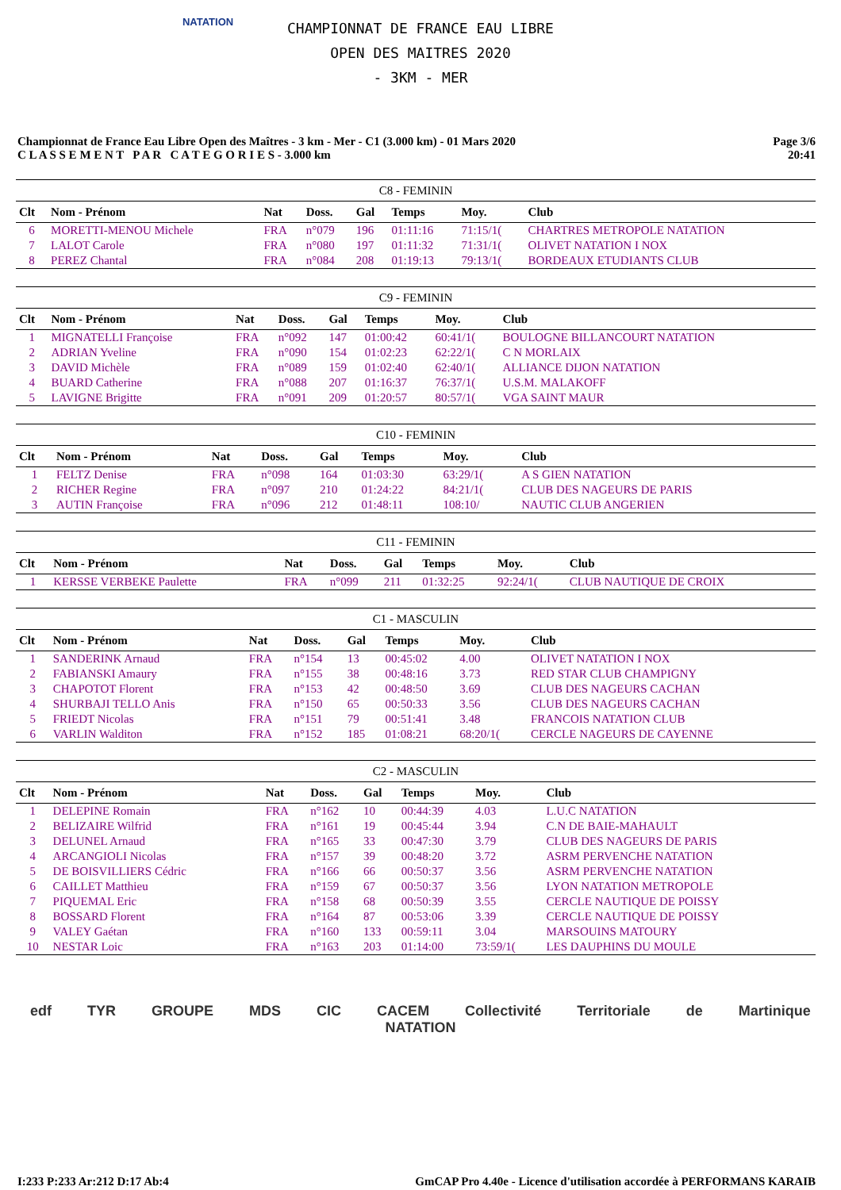NATATION
CHAMPIONNAT DE FRANCE EAU LIBRE
OPEN DES MAITRES 2020
- 3KM - MER
Championnat de France Eau Libre Open des Maîtres - 3 km - Mer - C1 (3.000 km) - 01 Mars 2020
C L A S S E M E N T P A R C A T E G O R I E S - 3.000 km
Page 3/6
20:41
| C8 - FEMININ | | | | | | | |
| --- | --- | --- | --- | --- | --- | --- | --- |
| Clt | Nom - Prénom | Nat | Doss. | Gal | Temps | Moy. | Club |
| 6 | MORETTI-MENOU Michele | FRA | n°079 | 196 | 01:11:16 | 71:15/1( | CHARTRES METROPOLE NATATION |
| 7 | LALOT Carole | FRA | n°080 | 197 | 01:11:32 | 71:31/1( | OLIVET NATATION I NOX |
| 8 | PEREZ Chantal | FRA | n°084 | 208 | 01:19:13 | 79:13/1( | BORDEAUX ETUDIANTS CLUB |
| C9 - FEMININ | | | | | | | |
| --- | --- | --- | --- | --- | --- | --- | --- |
| Clt | Nom - Prénom | Nat | Doss. | Gal | Temps | Moy. | Club |
| 1 | MIGNATELLI Françoise | FRA | n°092 | 147 | 01:00:42 | 60:41/1( | BOULOGNE BILLANCOURT NATATION |
| 2 | ADRIAN Yveline | FRA | n°090 | 154 | 01:02:23 | 62:22/1( | C N MORLAIX |
| 3 | DAVID Michèle | FRA | n°089 | 159 | 01:02:40 | 62:40/1( | ALLIANCE DIJON NATATION |
| 4 | BUARD Catherine | FRA | n°088 | 207 | 01:16:37 | 76:37/1( | U.S.M. MALAKOFF |
| 5 | LAVIGNE Brigitte | FRA | n°091 | 209 | 01:20:57 | 80:57/1( | VGA SAINT MAUR |
| C10 - FEMININ | | | | | | | |
| --- | --- | --- | --- | --- | --- | --- | --- |
| Clt | Nom - Prénom | Nat | Doss. | Gal | Temps | Moy. | Club |
| 1 | FELTZ Denise | FRA | n°098 | 164 | 01:03:30 | 63:29/1( | A S GIEN NATATION |
| 2 | RICHER Regine | FRA | n°097 | 210 | 01:24:22 | 84:21/1( | CLUB DES NAGEURS DE PARIS |
| 3 | AUTIN Françoise | FRA | n°096 | 212 | 01:48:11 | 108:10/ | NAUTIC CLUB ANGERIEN |
| C11 - FEMININ | | | | | | | |
| --- | --- | --- | --- | --- | --- | --- | --- |
| Clt | Nom - Prénom | Nat | Doss. | Gal | Temps | Moy. | Club |
| 1 | KERSSE VERBEKE Paulette | FRA | n°099 | 211 | 01:32:25 | 92:24/1( | CLUB NAUTIQUE DE CROIX |
| C1 - MASCULIN | | | | | | | |
| --- | --- | --- | --- | --- | --- | --- | --- |
| Clt | Nom - Prénom | Nat | Doss. | Gal | Temps | Moy. | Club |
| 1 | SANDERINK Arnaud | FRA | n°154 | 13 | 00:45:02 | 4.00 | OLIVET NATATION I NOX |
| 2 | FABIANSKI Amaury | FRA | n°155 | 38 | 00:48:16 | 3.73 | RED STAR CLUB CHAMPIGNY |
| 3 | CHAPOTOT Florent | FRA | n°153 | 42 | 00:48:50 | 3.69 | CLUB DES NAGEURS CACHAN |
| 4 | SHURBAJI TELLO Anis | FRA | n°150 | 65 | 00:50:33 | 3.56 | CLUB DES NAGEURS CACHAN |
| 5 | FRIEDT Nicolas | FRA | n°151 | 79 | 00:51:41 | 3.48 | FRANCOIS NATATION CLUB |
| 6 | VARLIN Walditon | FRA | n°152 | 185 | 01:08:21 | 68:20/1( | CERCLE NAGEURS DE CAYENNE |
| C2 - MASCULIN | | | | | | | |
| --- | --- | --- | --- | --- | --- | --- | --- |
| Clt | Nom - Prénom | Nat | Doss. | Gal | Temps | Moy. | Club |
| 1 | DELEPINE Romain | FRA | n°162 | 10 | 00:44:39 | 4.03 | L.U.C NATATION |
| 2 | BELIZAIRE Wilfrid | FRA | n°161 | 19 | 00:45:44 | 3.94 | C.N DE BAIE-MAHAULT |
| 3 | DELUNEL Arnaud | FRA | n°165 | 33 | 00:47:30 | 3.79 | CLUB DES NAGEURS DE PARIS |
| 4 | ARCANGIOLI Nicolas | FRA | n°157 | 39 | 00:48:20 | 3.72 | ASRM PERVENCHE NATATION |
| 5 | DE BOISVILLIERS Cédric | FRA | n°166 | 66 | 00:50:37 | 3.56 | ASRM PERVENCHE NATATION |
| 6 | CAILLET Matthieu | FRA | n°159 | 67 | 00:50:37 | 3.56 | LYON NATATION METROPOLE |
| 7 | PIQUEMAL Eric | FRA | n°158 | 68 | 00:50:39 | 3.55 | CERCLE NAUTIQUE DE POISSY |
| 8 | BOSSARD Florent | FRA | n°164 | 87 | 00:53:06 | 3.39 | CERCLE NAUTIQUE DE POISSY |
| 9 | VALEY Gaétan | FRA | n°160 | 133 | 00:59:11 | 3.04 | MARSOUINS MATOURY |
| 10 | NESTAR Loic | FRA | n°163 | 203 | 01:14:00 | 73:59/1( | LES DAUPHINS DU MOULE |
edf TYR GROUPE MDS CIC CACEM Collectivité Territoriale de Martinique NATATION
I:233 P:233 Ar:212 D:17 Ab:4 GmCAP Pro 4.40e - Licence d'utilisation accordée à PERFORMANS KARAIB